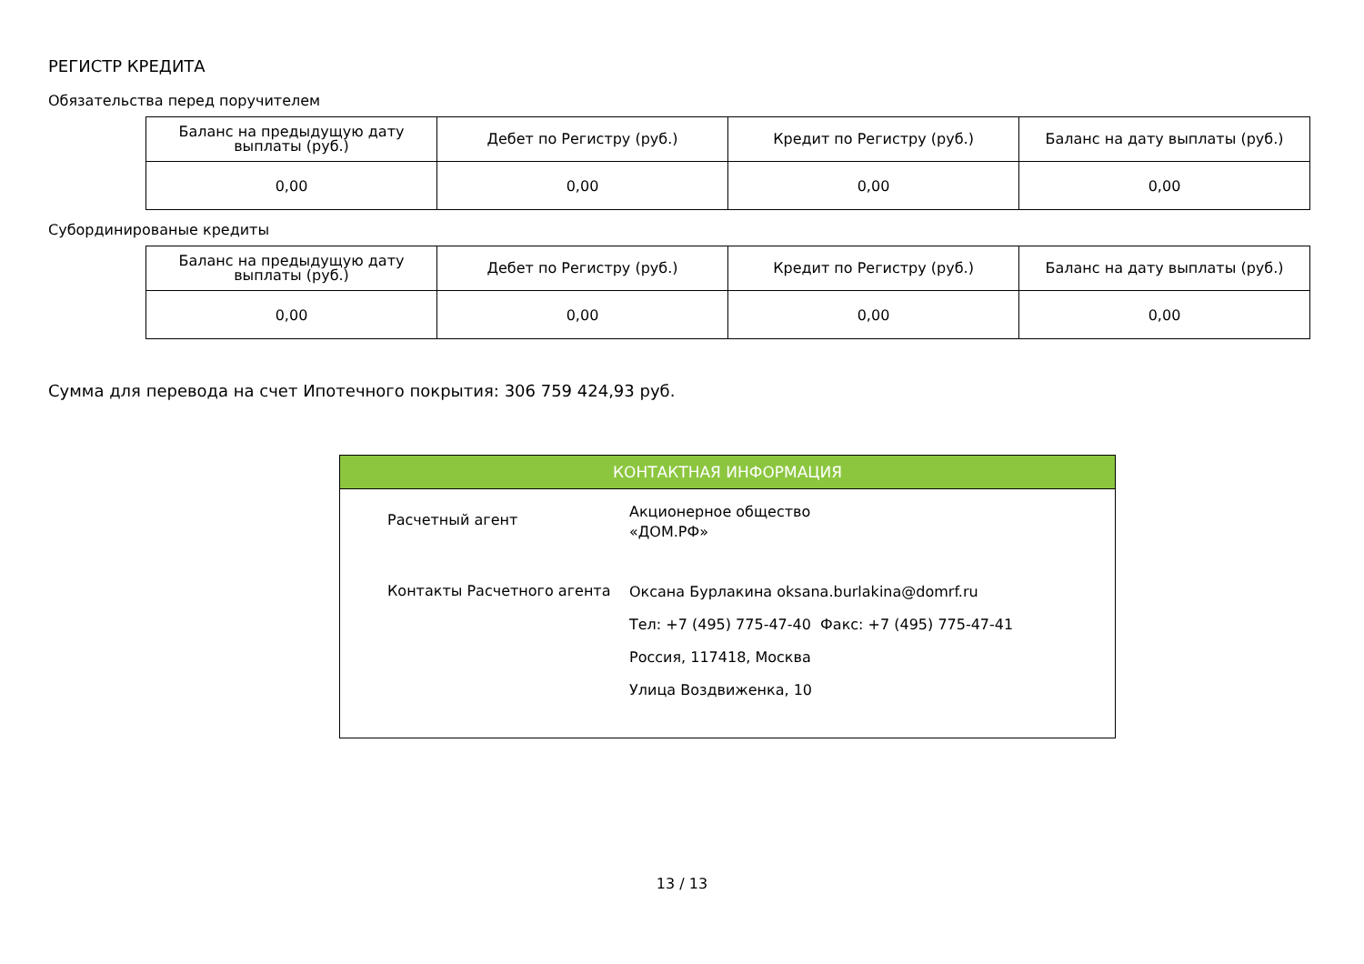РЕГИСТР КРЕДИТА
Обязательства перед поручителем
| Баланс на предыдущую дату выплаты (руб.) | Дебет по Регистру (руб.) | Кредит по Регистру (руб.) | Баланс на дату выплаты (руб.) |
| --- | --- | --- | --- |
| 0,00 | 0,00 | 0,00 | 0,00 |
Субординированые кредиты
| Баланс на предыдущую дату выплаты (руб.) | Дебет по Регистру (руб.) | Кредит по Регистру (руб.) | Баланс на дату выплаты (руб.) |
| --- | --- | --- | --- |
| 0,00 | 0,00 | 0,00 | 0,00 |
Сумма для перевода на счет Ипотечного покрытия: 306 759 424,93 руб.
КОНТАКТНАЯ ИНФОРМАЦИЯ
| Расчетный агент | Акционерное общество «ДОМ.РФ» |
| Контакты Расчетного агента | Оксана Бурлакина oksana.burlakina@domrf.ru Тел: +7 (495) 775-47-40 Факс: +7 (495) 775-47-41 Россия, 117418, Москва Улица Воздвиженка, 10 |
13 / 13